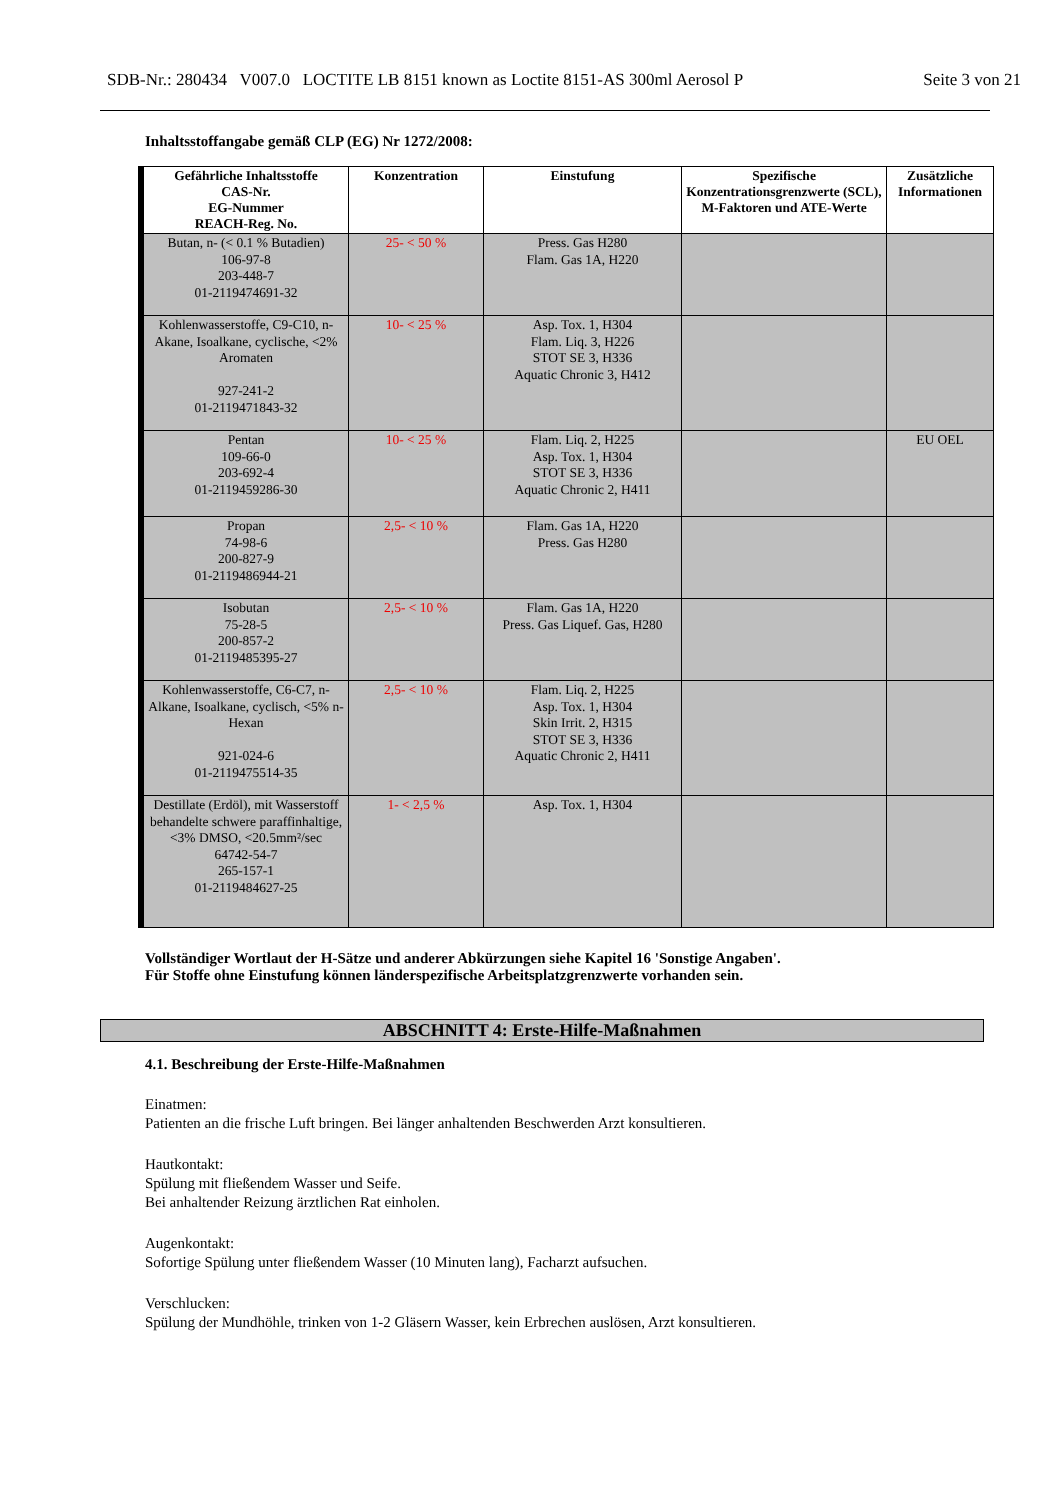SDB-Nr.: 280434 V007.0 LOCTITE LB 8151 known as Loctite 8151-AS 300ml Aerosol P Seite 3 von 21
Inhaltsstoffangabe gemäß CLP (EG) Nr 1272/2008:
| Gefährliche Inhaltsstoffe CAS-Nr. EG-Nummer REACH-Reg. No. | Konzentration | Einstufung | Spezifische Konzentrationsgrenzwerte (SCL), M-Faktoren und ATE-Werte | Zusätzliche Informationen |
| --- | --- | --- | --- | --- |
| Butan, n- (< 0.1 % Butadien) 106-97-8 203-448-7 01-2119474691-32 | 25- < 50 % | Press. Gas H280 Flam. Gas 1A, H220 | | |
| Kohlenwasserstoffe, C9-C10, n-Akane, Isoalkane, cyclische, <2% Aromaten 927-241-2 01-2119471843-32 | 10- < 25 % | Asp. Tox. 1, H304 Flam. Liq. 3, H226 STOT SE 3, H336 Aquatic Chronic 3, H412 | | |
| Pentan 109-66-0 203-692-4 01-2119459286-30 | 10- < 25 % | Flam. Liq. 2, H225 Asp. Tox. 1, H304 STOT SE 3, H336 Aquatic Chronic 2, H411 | | EU OEL |
| Propan 74-98-6 200-827-9 01-2119486944-21 | 2,5- < 10 % | Flam. Gas 1A, H220 Press. Gas H280 | | |
| Isobutan 75-28-5 200-857-2 01-2119485395-27 | 2,5- < 10 % | Flam. Gas 1A, H220 Press. Gas Liquef. Gas, H280 | | |
| Kohlenwasserstoffe, C6-C7, n-Alkane, Isoalkane, cyclisch, <5% n-Hexan 921-024-6 01-2119475514-35 | 2,5- < 10 % | Flam. Liq. 2, H225 Asp. Tox. 1, H304 Skin Irrit. 2, H315 STOT SE 3, H336 Aquatic Chronic 2, H411 | | |
| Destillate (Erdöl), mit Wasserstoff behandelte schwere paraffinhaltige, <3% DMSO, <20.5mm²/sec 64742-54-7 265-157-1 01-2119484627-25 | 1- < 2,5 % | Asp. Tox. 1, H304 | | |
Vollständiger Wortlaut der H-Sätze und anderer Abkürzungen siehe Kapitel 16 'Sonstige Angaben'.
Für Stoffe ohne Einstufung können länderspezifische Arbeitsplatzgrenzwerte vorhanden sein.
ABSCHNITT 4: Erste-Hilfe-Maßnahmen
4.1. Beschreibung der Erste-Hilfe-Maßnahmen
Einatmen:
Patienten an die frische Luft bringen. Bei länger anhaltenden Beschwerden Arzt konsultieren.
Hautkontakt:
Spülung mit fließendem Wasser und Seife.
Bei anhaltender Reizung ärztlichen Rat einholen.
Augenkontakt:
Sofortige Spülung unter fließendem Wasser (10 Minuten lang), Facharzt aufsuchen.
Verschlucken:
Spülung der Mundhöhle, trinken von 1-2 Gläsern Wasser, kein Erbrechen auslösen, Arzt konsultieren.